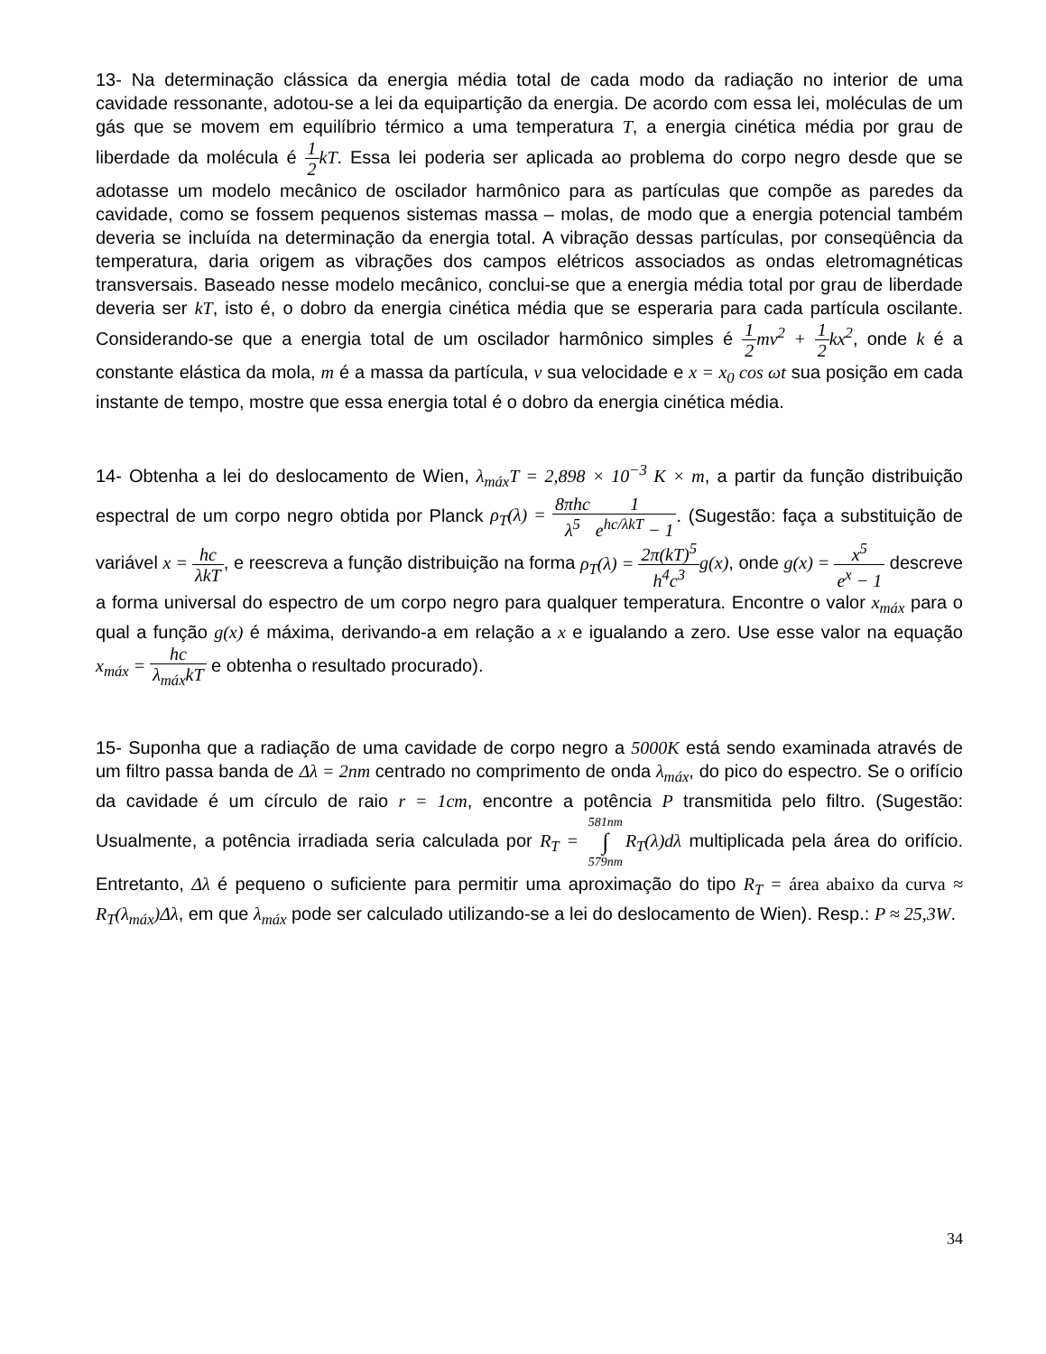13- Na determinação clássica da energia média total de cada modo da radiação no interior de uma cavidade ressonante, adotou-se a lei da equipartição da energia. De acordo com essa lei, moléculas de um gás que se movem em equilíbrio térmico a uma temperatura T, a energia cinética média por grau de liberdade da molécula é 1 2 kT. Essa lei poderia ser aplicada ao problema do corpo negro desde que se adotasse um modelo mecânico de oscilador harmônico para as partículas que compõe as paredes da cavidade, como se fossem pequenos sistemas massa – molas, de modo que a energia potencial também deveria se incluída na determinação da energia total. A vibração dessas partículas, por conseqüência da temperatura, daria origem as vibrações dos campos elétricos associados as ondas eletromagnéticas transversais. Baseado nesse modelo mecânico, conclui-se que a energia média total por grau de liberdade deveria ser kT, isto é, o dobro da energia cinética média que se esperaria para cada partícula oscilante. Considerando-se que a energia total de um oscilador harmônico simples é 1 2 mv<sup>2</sup> + 1 2 kx<sup>2</sup>, onde k é a constante elástica da mola, m é a massa da partícula, v sua velocidade e x = x<sub>0</sub> cos ωt sua posição em cada instante de tempo, mostre que essa energia total é o dobro da energia cinética média.
14- Obtenha a lei do deslocamento de Wien, λ<sub>máx</sub>T = 2,898 × 10<sup>−3</sup> K × m, a partir da função distribuição espectral de um corpo negro obtida por Planck ρ<sub>T</sub>(λ) = 8πhc λ<sup>5</sup>1 e<sup>hc/λkT</sup> − 1. (Sugestão: faça a substituição de variável x = hc λkT, e reescreva a função distribuição na forma ρ<sub>T</sub>(λ) = 2π(kT)<sup>5</sup> h<sup>4</sup>c<sup>3</sup> g(x), onde g(x) = x<sup>5</sup> e<sup>x</sup> − 1 descreve a forma universal do espectro de um corpo negro para qualquer temperatura. Encontre o valor x<sub>máx</sub> para o qual a função g(x) é máxima, derivando-a em relação a x e igualando a zero. Use esse valor na equação x<sub>máx</sub> = hc λ<sub>máx</sub>kT e obtenha o resultado procurado).
15- Suponha que a radiação de uma cavidade de corpo negro a 5000K está sendo examinada através de um filtro passa banda de Δλ = 2nm centrado no comprimento de onda λ<sub>máx</sub>, do pico do espectro. Se o orifício da cavidade é um círculo de raio r = 1cm, encontre a potência P transmitida pelo filtro. (Sugestão: Usualmente, a potência irradiada seria calculada por R<sub>T</sub> = 581nm ∫ 579nm R<sub>T</sub>(λ)dλ multiplicada pela área do orifício. Entretanto, Δλ é pequeno o suficiente para permitir uma aproximação do tipo R<sub>T</sub> = área abaixo da curva ≈ R<sub>T</sub>(λ<sub>máx</sub>)Δλ, em que λ<sub>máx</sub> pode ser calculado utilizando-se a lei do deslocamento de Wien). Resp.: P ≈ 25,3W.
34